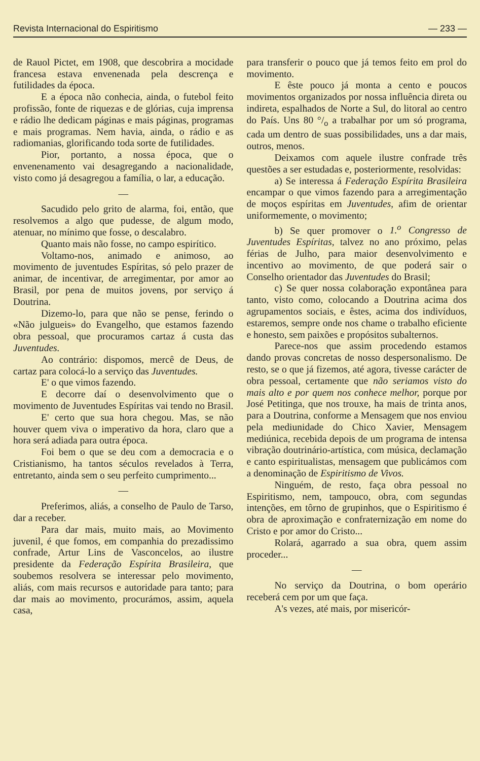Revista Internacional do Espiritismo — 233 —
de Rauol Pictet, em 1908, que descobrira a mocidade francesa estava envenenada pela descrença e futilidades da época.
E a época não conhecia, ainda, o futebol feito profissão, fonte de riquezas e de glórias, cuja imprensa e rádio lhe dedicam páginas e mais páginas, programas e mais programas. Nem havia, ainda, o rádio e as radiomanias, glorificando toda sorte de futilidades.
Pior, portanto, a nossa época, que o envenenamento vai desagregando a nacionalidade, visto como já desagregou a família, o lar, a educação.
—
Sacudido pelo grito de alarma, foi, então, que resolvemos a algo que pudesse, de algum modo, atenuar, no mínimo que fosse, o descalabro.
Quanto mais não fosse, no campo espirítico.
Voltamo-nos, animado e animoso, ao movimento de juventudes Espíritas, só pelo prazer de animar, de incentivar, de arregimentar, por amor ao Brasil, por pena de muitos jovens, por serviço á Doutrina.
Dizemo-lo, para que não se pense, ferindo o «Não julgueis» do Evangelho, que estamos fazendo obra pessoal, que procuramos cartaz á custa das Juventudes.
Ao contrário: dispomos, mercê de Deus, de cartaz para colocá-lo a serviço das Juventudes.
E' o que vimos fazendo.
E decorre daí o desenvolvimento que o movimento de Juventudes Espíritas vai tendo no Brasil.
E' certo que sua hora chegou. Mas, se não houver quem viva o imperativo da hora, claro que a hora será adiada para outra época.
Foi bem o que se deu com a democracia e o Cristianismo, ha tantos séculos revelados à Terra, entretanto, ainda sem o seu perfeito cumprimento...
—
Preferimos, aliás, a conselho de Paulo de Tarso, dar a receber.
Para dar mais, muito mais, ao Movimento juvenil, é que fomos, em companhia do prezadissimo confrade, Artur Lins de Vasconcelos, ao ilustre presidente da Federação Espírita Brasileira, que soubemos resolvera se interessar pelo movimento, aliás, com mais recursos e autoridade para tanto; para dar mais ao movimento, procurámos, assim, aquela casa,
para transferir o pouco que já temos feito em prol do movimento.
E êste pouco já monta a cento e poucos movimentos organizados por nossa influência direta ou indireta, espalhados de Norte a Sul, do litoral ao centro do País. Uns 80 °/<sub>o</sub> a trabalhar por um só programa, cada um dentro de suas possibilidades, uns a dar mais, outros, menos.
Deixamos com aquele ilustre confrade três questões a ser estudadas e, posteriormente, resolvidas:
a) Se interessa á Federação Espírita Brasileira encampar o que vimos fazendo para a arregimentação de moços espíritas em Juventudes, afim de orientar uniformemente, o movimento;
b) Se quer promover o 1.<sup>o</sup> Congresso de Juventudes Espíritas, talvez no ano próximo, pelas férias de Julho, para maior desenvolvimento e incentivo ao movimento, de que poderá sair o Conselho orientador das Juventudes do Brasil;
c) Se quer nossa colaboração expontânea para tanto, visto como, colocando a Doutrina acima dos agrupamentos sociais, e êstes, acima dos indivíduos, estaremos, sempre onde nos chame o trabalho eficiente e honesto, sem paixões e propósitos subalternos.
Parece-nos que assim procedendo estamos dando provas concretas de nosso despersonalismo. De resto, se o que já fizemos, até agora, tivesse carácter de obra pessoal, certamente que não seriamos visto do mais alto e por quem nos conhece melhor, porque por José Petitinga, que nos trouxe, ha mais de trinta anos, para a Doutrina, conforme a Mensagem que nos enviou pela mediunidade do Chico Xavier, Mensagem mediúnica, recebida depois de um programa de intensa vibração doutrinário-artística, com música, declamação e canto espiritualistas, mensagem que publicámos com a denominação de Espiritismo de Vivos.
Ninguém, de resto, faça obra pessoal no Espiritismo, nem, tampouco, obra, com segundas intenções, em tôrno de grupinhos, que o Espiritismo é obra de aproximação e confraternização em nome do Cristo e por amor do Cristo...
Rolará, agarrado a sua obra, quem assim proceder...
—
No serviço da Doutrina, o bom operário receberá cem por um que faça.
A's vezes, até mais, por misericór-